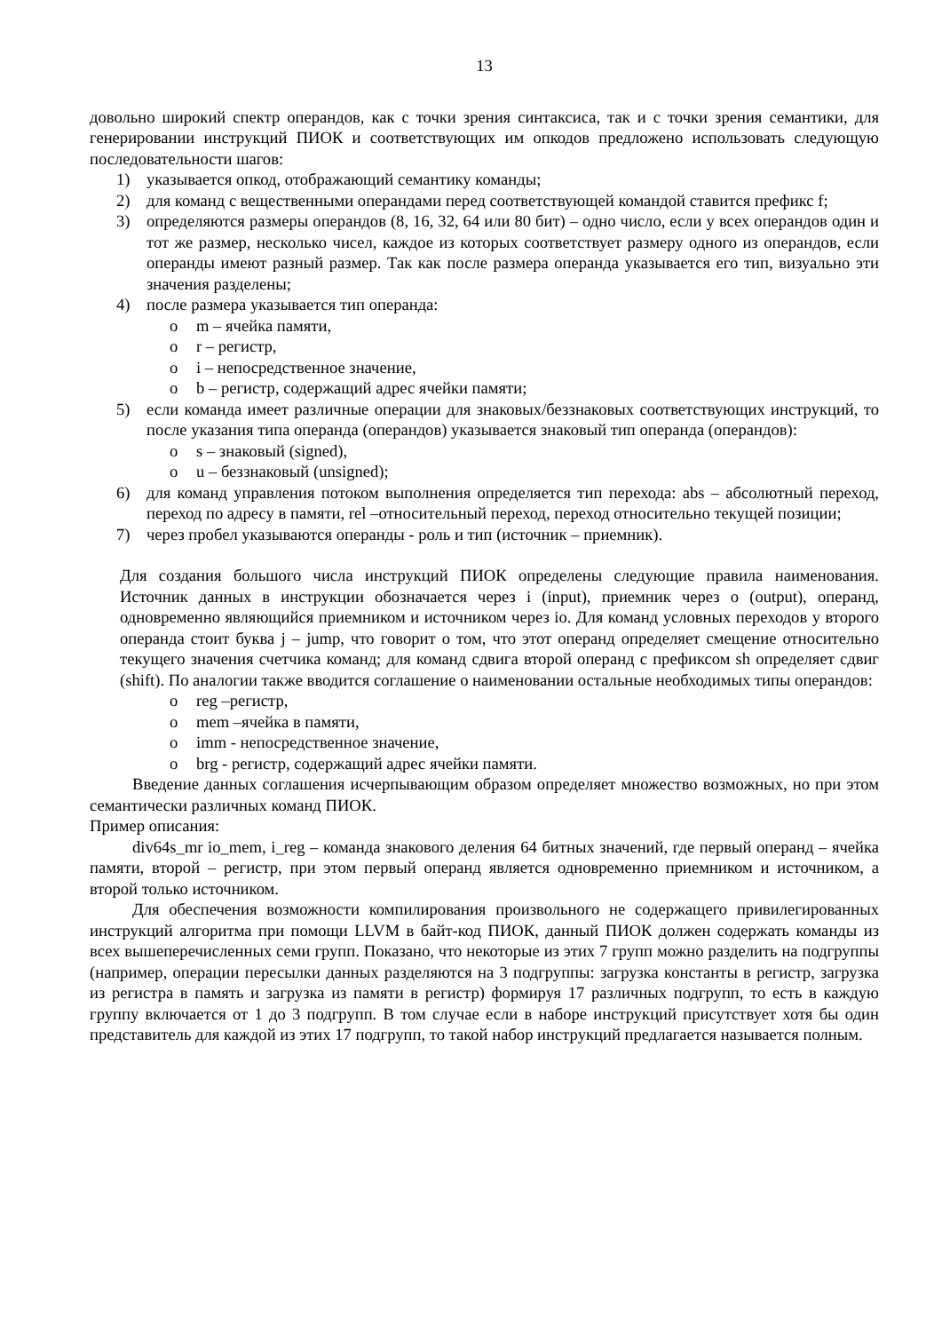13
довольно широкий спектр операндов, как с точки зрения синтаксиса, так и с точки зрения семантики, для генерировании инструкций ПИОК и соответствующих им опкодов предложено использовать следующую последовательности шагов:
1) указывается опкод, отображающий семантику команды;
2) для команд с вещественными операндами перед соответствующей командой ставится префикс f;
3) определяются размеры операндов (8, 16, 32, 64 или 80 бит) – одно число, если у всех операндов один и тот же размер, несколько чисел, каждое из которых соответствует размеру одного из операндов, если операнды имеют разный размер. Так как после размера операнда указывается его тип, визуально эти значения разделены;
4) после размера указывается тип операнда:
o m – ячейка памяти,
o r – регистр,
o i – непосредственное значение,
o b – регистр, содержащий адрес ячейки памяти;
5) если команда имеет различные операции для знаковых/беззнаковых соответствующих инструкций, то после указания типа операнда (операндов) указывается знаковый тип операнда (операндов):
o s – знаковый (signed),
o u – беззнаковый (unsigned);
6) для команд управления потоком выполнения определяется тип перехода: abs – абсолютный переход, переход по адресу в памяти, rel –относительный переход, переход относительно текущей позиции;
7) через пробел указываются операнды - роль и тип (источник – приемник).
Для создания большого числа инструкций ПИОК определены следующие правила наименования. Источник данных в инструкции обозначается через i (input), приемник через o (output), операнд, одновременно являющийся приемником и источником через io. Для команд условных переходов у второго операнда стоит буква j – jump, что говорит о том, что этот операнд определяет смещение относительно текущего значения счетчика команд; для команд сдвига второй операнд с префиксом sh определяет сдвиг (shift). По аналогии также вводится соглашение о наименовании остальные необходимых типы операндов:
o reg –регистр,
o mem –ячейка в памяти,
o imm - непосредственное значение,
o brg - регистр, содержащий адрес ячейки памяти.
Введение данных соглашения исчерпывающим образом определяет множество возможных, но при этом семантически различных команд ПИОК.
Пример описания:
div64s_mr io_mem, i_reg – команда знакового деления 64 битных значений, где первый операнд – ячейка памяти, второй – регистр, при этом первый операнд является одновременно приемником и источником, а второй только источником.
Для обеспечения возможности компилирования произвольного не содержащего привилегированных инструкций алгоритма при помощи LLVM в байт-код ПИОК, данный ПИОК должен содержать команды из всех вышеперечисленных семи групп. Показано, что некоторые из этих 7 групп можно разделить на подгруппы (например, операции пересылки данных разделяются на 3 подгруппы: загрузка константы в регистр, загрузка из регистра в память и загрузка из памяти в регистр) формируя 17 различных подгрупп, то есть в каждую группу включается от 1 до 3 подгрупп. В том случае если в наборе инструкций присутствует хотя бы один представитель для каждой из этих 17 подгрупп, то такой набор инструкций предлагается называется полным.